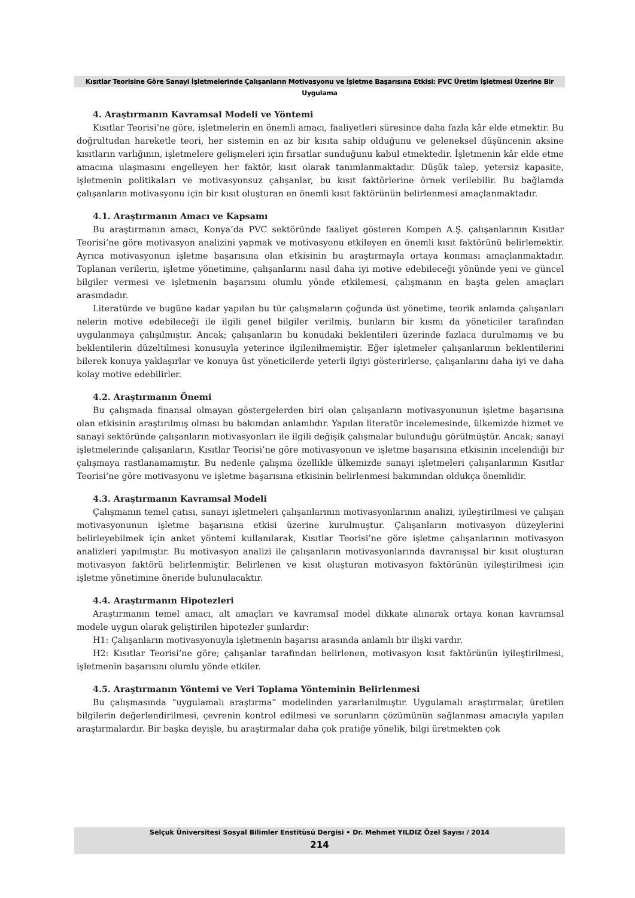Kısıtlar Teorisine Göre Sanayi İşletmelerinde Çalışanların Motivasyonu ve İşletme Başarısına Etkisi: PVC Üretim İşletmesi Üzerine Bir Uygulama
4. Araştırmanın Kavramsal Modeli ve Yöntemi
Kısıtlar Teorisi’ne göre, işletmelerin en önemli amacı, faaliyetleri süresince daha fazla kâr elde etmektir. Bu doğrultudan hareketle teori, her sistemin en az bir kısıta sahip olduğunu ve geleneksel düşüncenin aksine kısıtların varlığının, işletmelere gelişmeleri için fırsatlar sunduğunu kabul etmektedir. İşletmenin kâr elde etme amacına ulaşmasını engelleyen her faktör, kısıt olarak tanımlanmaktadır. Düşük talep, yetersiz kapasite, işletmenin politikaları ve motivasyonsuz çalışanlar, bu kısıt faktörlerine örnek verilebilir. Bu bağlamda çalışanların motivasyonu için bir kısıt oluşturan en önemli kısıt faktörünün belirlenmesi amaçlanmaktadır.
4.1. Araştırmanın Amacı ve Kapsamı
Bu araştırmanın amacı, Konya’da PVC sektöründe faaliyet gösteren Kompen A.Ş. çalışanlarının Kısıtlar Teorisi’ne göre motivasyon analizini yapmak ve motivasyonu etkileyen en önemli kısıt faktörünü belirlemektir. Ayrıca motivasyonun işletme başarısına olan etkisinin bu araştırmayla ortaya konması amaçlanmaktadır. Toplanan verilerin, işletme yönetimine, çalışanlarını nasıl daha iyi motive edebileceği yönünde yeni ve güncel bilgiler vermesi ve işletmenin başarısını olumlu yönde etkilemesi, çalışmanın en başta gelen amaçları arasındadır.
Literatürde ve bugüne kadar yapılan bu tür çalışmaların çoğunda üst yönetime, teorik anlamda çalışanları nelerin motive edebileceği ile ilgili genel bilgiler verilmiş, bunların bir kısmı da yöneticiler tarafından uygulanmaya çalışılmıştır. Ancak; çalışanların bu konudaki beklentileri üzerinde fazlaca durulmamış ve bu beklentilerin düzeltilmesi konusuyla yeterince ilgilenilmemiştir. Eğer işletmeler çalışanlarının beklentilerini bilerek konuya yaklaşırlar ve konuya üst yöneticilerde yeterli ilgiyi gösterirlerse, çalışanlarını daha iyi ve daha kolay motive edebilirler.
4.2. Araştırmanın Önemi
Bu çalışmada finansal olmayan göstergelerden biri olan çalışanların motivasyonunun işletme başarısına olan etkisinin araştırılmış olması bu bakımdan anlamlıdır. Yapılan literatür incelemesinde, ülkemizde hizmet ve sanayi sektöründe çalışanların motivasyonları ile ilgili değişik çalışmalar bulunduğu görülmüştür. Ancak; sanayi işletmelerinde çalışanların, Kısıtlar Teorisi’ne göre motivasyonun ve işletme başarısına etkisinin incelendiği bir çalışmaya rastlanamamıştır. Bu nedenle çalışma özellikle ülkemizde sanayi işletmeleri çalışanlarının Kısıtlar Teorisi’ne göre motivasyonu ve işletme başarısına etkisinin belirlenmesi bakımından oldukça önemlidir.
4.3. Araştırmanın Kavramsal Modeli
Çalışmanın temel çatısı, sanayi işletmeleri çalışanlarının motivasyonlarının analizi, iyileştirilmesi ve çalışan motivasyonunun işletme başarısına etkisi üzerine kurulmuştur. Çalışanların motivasyon düzeylerini belirleyebilmek için anket yöntemi kullanılarak, Kısıtlar Teorisi’ne göre işletme çalışanlarının motivasyon analizleri yapılmıştır. Bu motivasyon analizi ile çalışanların motivasyonlarında davranışsal bir kısıt oluşturan motivasyon faktörü belirlenmiştir. Belirlenen ve kısıt oluşturan motivasyon faktörünün iyileştirilmesi için işletme yönetimine öneride bulunulacaktır.
4.4. Araştırmanın Hipotezleri
Araştırmanın temel amacı, alt amaçları ve kavramsal model dikkate alınarak ortaya konan kavramsal modele uygun olarak geliştirilen hipotezler şunlardır:
H1: Çalışanların motivasyonuyla işletmenin başarısı arasında anlamlı bir ilişki vardır.
H2: Kısıtlar Teorisi’ne göre; çalışanlar tarafından belirlenen, motivasyon kısıt faktörünün iyileştirilmesi, işletmenin başarısını olumlu yönde etkiler.
4.5. Araştırmanın Yöntemi ve Veri Toplama Yönteminin Belirlenmesi
Bu çalışmasında “uygulamalı araştırma” modelinden yararlanılmıştır. Uygulamalı araştırmalar, üretilen bilgilerin değerlendirilmesi, çevrenin kontrol edilmesi ve sorunların çözümünün sağlanması amacıyla yapılan araştırmalardır. Bir başka deyişle, bu araştırmalar daha çok pratiğe yönelik, bilgi üretmekten çok
Selçuk Üniversitesi Sosyal Bilimler Enstitüsü Dergisi • Dr. Mehmet YILDIZ Özel Sayısı / 2014
214